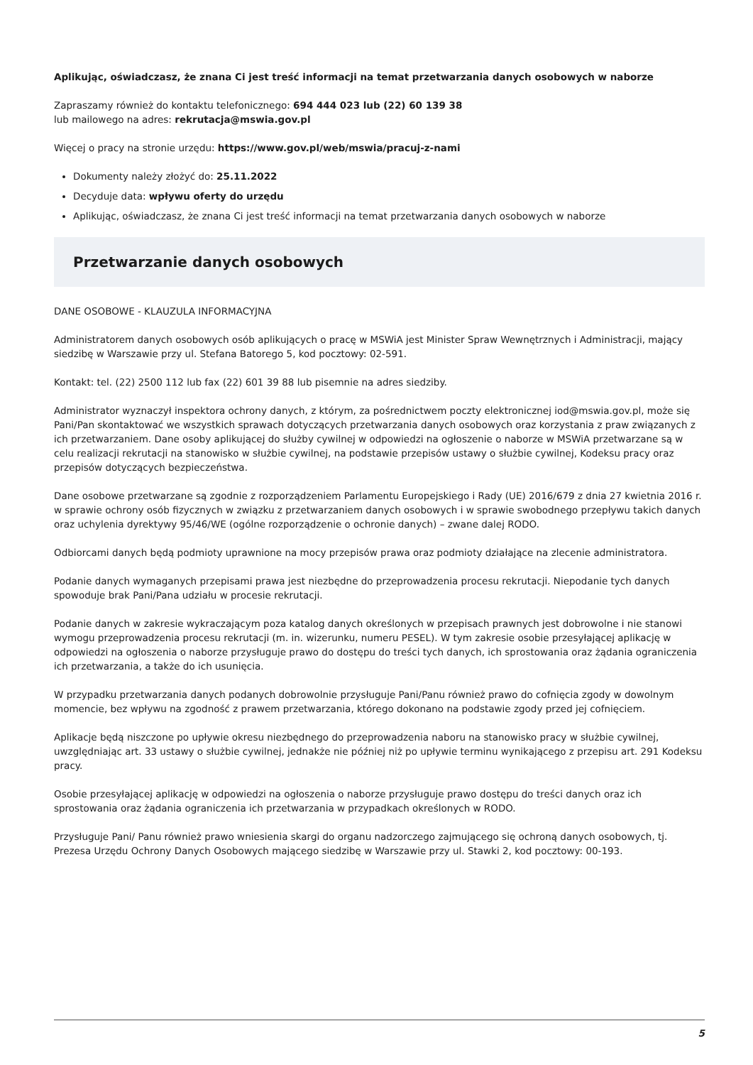Aplikując, oświadczasz, że znana Ci jest treść informacji na temat przetwarzania danych osobowych w naborze
Zapraszamy również do kontaktu telefonicznego: 694 444 023 lub (22) 60 139 38
lub mailowego na adres: rekrutacja@mswia.gov.pl
Więcej o pracy na stronie urzędu: https://www.gov.pl/web/mswia/pracuj-z-nami
Dokumenty należy złożyć do: 25.11.2022
Decyduje data: wpływu oferty do urzędu
Aplikując, oświadczasz, że znana Ci jest treść informacji na temat przetwarzania danych osobowych w naborze
Przetwarzanie danych osobowych
DANE OSOBOWE - KLAUZULA INFORMACYJNA
Administratorem danych osobowych osób aplikujących o pracę w MSWiA jest Minister Spraw Wewnętrznych i Administracji, mający siedzibę w Warszawie przy ul. Stefana Batorego 5, kod pocztowy: 02-591.
Kontakt: tel. (22) 2500 112 lub fax (22) 601 39 88 lub pisemnie na adres siedziby.
Administrator wyznaczył inspektora ochrony danych, z którym, za pośrednictwem poczty elektronicznej iod@mswia.gov.pl, może się Pani/Pan skontaktować we wszystkich sprawach dotyczących przetwarzania danych osobowych oraz korzystania z praw związanych z ich przetwarzaniem. Dane osoby aplikującej do służby cywilnej w odpowiedzi na ogłoszenie o naborze w MSWiA przetwarzane są w celu realizacji rekrutacji na stanowisko w służbie cywilnej, na podstawie przepisów ustawy o służbie cywilnej, Kodeksu pracy oraz przepisów dotyczących bezpieczeństwa.
Dane osobowe przetwarzane są zgodnie z rozporządzeniem Parlamentu Europejskiego i Rady (UE) 2016/679 z dnia 27 kwietnia 2016 r. w sprawie ochrony osób fizycznych w związku z przetwarzaniem danych osobowych i w sprawie swobodnego przepływu takich danych oraz uchylenia dyrektywy 95/46/WE (ogólne rozporządzenie o ochronie danych) – zwane dalej RODO.
Odbiorcami danych będą podmioty uprawnione na mocy przepisów prawa oraz podmioty działające na zlecenie administratora.
Podanie danych wymaganych przepisami prawa jest niezbędne do przeprowadzenia procesu rekrutacji. Niepodanie tych danych spowoduje brak Pani/Pana udziału w procesie rekrutacji.
Podanie danych w zakresie wykraczającym poza katalog danych określonych w przepisach prawnych jest dobrowolne i nie stanowi wymogu przeprowadzenia procesu rekrutacji (m. in. wizerunku, numeru PESEL). W tym zakresie osobie przesyłającej aplikację w odpowiedzi na ogłoszenia o naborze przysługuje prawo do dostępu do treści tych danych, ich sprostowania oraz żądania ograniczenia ich przetwarzania, a także do ich usunięcia.
W przypadku przetwarzania danych podanych dobrowolnie przysługuje Pani/Panu również prawo do cofnięcia zgody w dowolnym momencie, bez wpływu na zgodność z prawem przetwarzania, którego dokonano na podstawie zgody przed jej cofnięciem.
Aplikacje będą niszczone po upływie okresu niezbędnego do przeprowadzenia naboru na stanowisko pracy w służbie cywilnej, uwzględniając art. 33 ustawy o służbie cywilnej, jednakże nie później niż po upływie terminu wynikającego z przepisu art. 291 Kodeksu pracy.
Osobie przesyłającej aplikację w odpowiedzi na ogłoszenia o naborze przysługuje prawo dostępu do treści danych oraz ich sprostowania oraz żądania ograniczenia ich przetwarzania w przypadkach określonych w RODO.
Przysługuje Pani/ Panu również prawo wniesienia skargi do organu nadzorczego zajmującego się ochroną danych osobowych, tj. Prezesa Urzędu Ochrony Danych Osobowych mającego siedzibę w Warszawie przy ul. Stawki 2, kod pocztowy: 00-193.
5